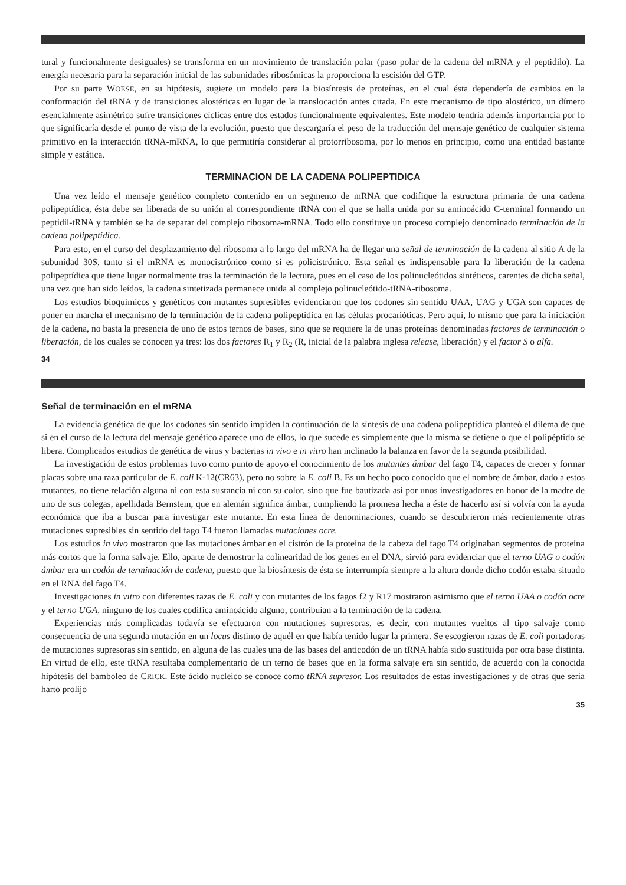tural y funcionalmente desiguales) se transforma en un movimiento de translación polar (paso polar de la cadena del mRNA y el peptidilo). La energía necesaria para la separación inicial de las subunidades ribosómicas la proporciona la escisión del GTP.
Por su parte WOESE, en su hipótesis, sugiere un modelo para la biosíntesis de proteínas, en el cual ésta dependería de cambios en la conformación del tRNA y de transiciones alostéricas en lugar de la translocación antes citada. En este mecanismo de tipo alostérico, un dímero esencialmente asimétrico sufre transiciones cíclicas entre dos estados funcionalmente equivalentes. Este modelo tendría además importancia por lo que significaría desde el punto de vista de la evolución, puesto que descargaría el peso de la traducción del mensaje genético de cualquier sistema primitivo en la interacción tRNA-mRNA, lo que permitiría considerar al protorribosoma, por lo menos en principio, como una entidad bastante simple y estática.
TERMINACION DE LA CADENA POLIPEPTIDICA
Una vez leído el mensaje genético completo contenido en un segmento de mRNA que codifique la estructura primaria de una cadena polipeptídica, ésta debe ser liberada de su unión al correspondiente tRNA con el que se halla unida por su aminoácido C-terminal formando un peptidil-tRNA y también se ha de separar del complejo ribosoma-mRNA. Todo ello constituye un proceso complejo denominado terminación de la cadena polipeptídica.
Para esto, en el curso del desplazamiento del ribosoma a lo largo del mRNA ha de llegar una señal de terminación de la cadena al sitio A de la subunidad 30S, tanto si el mRNA es monocistrónico como si es policistrónico. Esta señal es indispensable para la liberación de la cadena polipeptídica que tiene lugar normalmente tras la terminación de la lectura, pues en el caso de los polinucleótidos sintéticos, carentes de dicha señal, una vez que han sido leídos, la cadena sintetizada permanece unida al complejo polinucleótido-tRNA-ribosoma.
Los estudios bioquímicos y genéticos con mutantes supresibles evidenciaron que los codones sin sentido UAA, UAG y UGA son capaces de poner en marcha el mecanismo de la terminación de la cadena polipeptídica en las células procarióticas. Pero aquí, lo mismo que para la iniciación de la cadena, no basta la presencia de uno de estos ternos de bases, sino que se requiere la de unas proteínas denominadas factores de terminación o liberación, de los cuales se conocen ya tres: los dos factores R<sub>1</sub> y R<sub>2</sub> (R, inicial de la palabra inglesa release, liberación) y el factor S o alfa.
34
Señal de terminación en el mRNA
La evidencia genética de que los codones sin sentido impiden la continuación de la síntesis de una cadena polipeptídica planteó el dilema de que si en el curso de la lectura del mensaje genético aparece uno de ellos, lo que sucede es simplemente que la misma se detiene o que el polipéptido se libera. Complicados estudios de genética de virus y bacterias in vivo e in vitro han inclinado la balanza en favor de la segunda posibilidad.
La investigación de estos problemas tuvo como punto de apoyo el conocimiento de los mutantes ámbar del fago T4, capaces de crecer y formar placas sobre una raza particular de E. coli K-12(CR63), pero no sobre la E. coli B. Es un hecho poco conocido que el nombre de ámbar, dado a estos mutantes, no tiene relación alguna ni con esta sustancia ni con su color, sino que fue bautizada así por unos investigadores en honor de la madre de uno de sus colegas, apellidada Bernstein, que en alemán significa ámbar, cumpliendo la promesa hecha a éste de hacerlo así si volvía con la ayuda económica que iba a buscar para investigar este mutante. En esta línea de denominaciones, cuando se descubrieron más recientemente otras mutaciones supresibles sin sentido del fago T4 fueron llamadas mutaciones ocre.
Los estudios in vivo mostraron que las mutaciones ámbar en el cistrón de la proteína de la cabeza del fago T4 originaban segmentos de proteína más cortos que la forma salvaje. Ello, aparte de demostrar la colinearidad de los genes en el DNA, sirvió para evidenciar que el terno UAG o codón ámbar era un codón de terminación de cadena, puesto que la biosíntesis de ésta se interrumpía siempre a la altura donde dicho codón estaba situado en el RNA del fago T4.
Investigaciones in vitro con diferentes razas de E. coli y con mutantes de los fagos f2 y R17 mostraron asimismo que el terno UAA o codón ocre y el terno UGA, ninguno de los cuales codifica aminoácido alguno, contribuían a la terminación de la cadena.
Experiencias más complicadas todavía se efectuaron con mutaciones supresoras, es decir, con mutantes vueltos al tipo salvaje como consecuencia de una segunda mutación en un locus distinto de aquél en que había tenido lugar la primera. Se escogieron razas de E. coli portadoras de mutaciones supresoras sin sentido, en alguna de las cuales una de las bases del anticodón de un tRNA había sido sustituida por otra base distinta. En virtud de ello, este tRNA resultaba complementario de un terno de bases que en la forma salvaje era sin sentido, de acuerdo con la conocida hipótesis del bamboleo de CRICK. Este ácido nucleico se conoce como tRNA supresor. Los resultados de estas investigaciones y de otras que sería harto prolijo
35